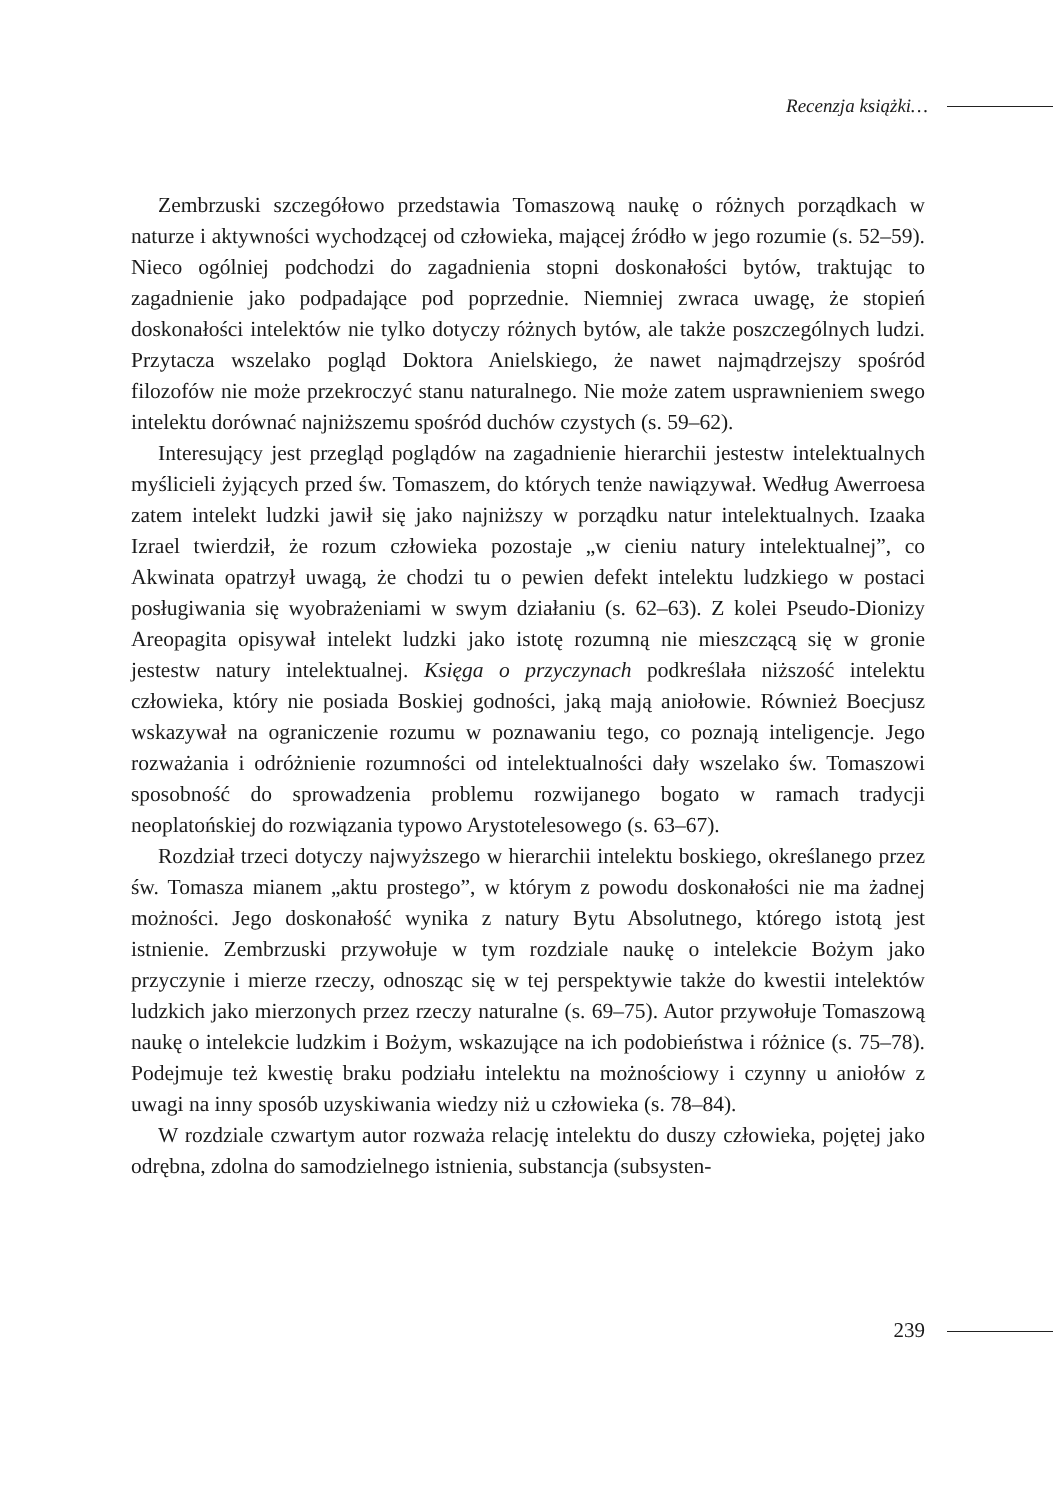Recenzja książki…
Zembrzuski szczegółowo przedstawia Tomaszową naukę o różnych porządkach w naturze i aktywności wychodzącej od człowieka, mającej źródło w jego rozumie (s. 52–59). Nieco ogólniej podchodzi do zagadnienia stopni doskonałości bytów, traktując to zagadnienie jako podpadające pod poprzednie. Niemniej zwraca uwagę, że stopień doskonałości intelektów nie tylko dotyczy różnych bytów, ale także poszczególnych ludzi. Przytacza wszelako pogląd Doktora Anielskiego, że nawet najmądrzejszy spośród filozofów nie może przekroczyć stanu naturalnego. Nie może zatem usprawnieniem swego intelektu dorównać najniższemu spośród duchów czystych (s. 59–62).
Interesujący jest przegląd poglądów na zagadnienie hierarchii jestestw intelektualnych myślicieli żyjących przed św. Tomaszem, do których tenże nawiązywał. Według Awerroesa zatem intelekt ludzki jawił się jako najniższy w porządku natur intelektualnych. Izaaka Izrael twierdził, że rozum człowieka pozostaje „w cieniu natury intelektualnej”, co Akwinata opatrzył uwagą, że chodzi tu o pewien defekt intelektu ludzkiego w postaci posługiwania się wyobrażeniami w swym działaniu (s. 62–63). Z kolei Pseudo-Dionizy Areopagita opisywał intelekt ludzki jako istotę rozumną nie mieszczącą się w gronie jestestw natury intelektualnej. Księga o przyczynach podkreślała niższość intelektu człowieka, który nie posiada Boskiej godności, jaką mają aniołowie. Również Boecjusz wskazywał na ograniczenie rozumu w poznawaniu tego, co poznają inteligencje. Jego rozważania i odróżnienie rozumności od intelektualności dały wszelako św. Tomaszowi sposobność do sprowadzenia problemu rozwijanego bogato w ramach tradycji neoplatońskiej do rozwiązania typowo Arystotelesowego (s. 63–67).
Rozdział trzeci dotyczy najwyższego w hierarchii intelektu boskiego, określanego przez św. Tomasza mianem „aktu prostego”, w którym z powodu doskonałości nie ma żadnej możności. Jego doskonałość wynika z natury Bytu Absolutnego, którego istotą jest istnienie. Zembrzuski przywołuje w tym rozdziale naukę o intelekcie Bożym jako przyczynie i mierze rzeczy, odnosząc się w tej perspektywie także do kwestii intelektów ludzkich jako mierzonych przez rzeczy naturalne (s. 69–75). Autor przywołuje Tomaszową naukę o intelekcie ludzkim i Bożym, wskazujące na ich podobieństwa i różnice (s. 75–78). Podejmuje też kwestię braku podziału intelektu na możnościowy i czynny u aniołów z uwagi na inny sposób uzyskiwania wiedzy niż u człowieka (s. 78–84).
W rozdziale czwartym autor rozważa relację intelektu do duszy człowieka, pojętej jako odrębna, zdolna do samodzielnego istnienia, substancja (subsysten-
239